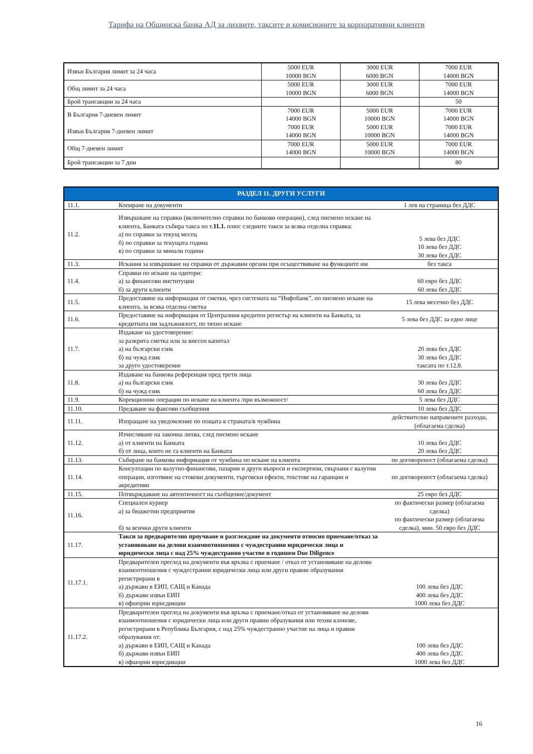Тарифа на Общинска банка АД за лихвите, таксите и комисионите за корпоративни клиенти
| Извън България лимит за 24 часа | 5000 EUR 10000 BGN | 3000 EUR 6000 BGN | 7000 EUR 14000 BGN |
| Общ лимит за 24 часа | 5000 EUR 10000 BGN | 3000 EUR 6000 BGN | 7000 EUR 14000 BGN |
| Брой трансакции за 24 часа | | | 50 |
| В България 7-дневен лимит Извън България 7-дневен лимит | 7000 EUR 14000 BGN 7000 EUR 14000 BGN | 5000 EUR 10000 BGN 5000 EUR 10000 BGN | 7000 EUR 14000 BGN 7000 EUR 14000 BGN |
| Общ 7-дневен лимит | 7000 EUR 14000 BGN | 5000 EUR 10000 BGN | 7000 EUR 14000 BGN |
| Брой трансакции за 7 дни | | | 80 |
| РАЗДЕЛ 11. ДРУГИ УСЛУГИ | | |
| --- | --- | --- |
| 11.1. | Копиране на документи | 1 лев на страница без ДДС |
| 11.2. | Извършване на справки (включително справки по банкови операции), след писмено искане на клиента, Банката събира такса по т. 11.1. плюс следните такси за всяка отделна справка: а) по справки за текущ месец б) по справки за текущата година в) по справки за минали години | 5 лева без ДДС 10 лева без ДДС 30 лева без ДДС |
| 11.3. | Искания за извършване на справки от държавни органи при осъществяване на функциите им | без такса |
| 11.4. | Справки по искане на одитори: а) за финансови институции б) за други клиенти | 60 евро без ДДС 60 лева без ДДС |
| 11.5. | Предоставяне на информация от сметки, чрез системата на “Инфобанк”, по писмено искане на клиента, за всяка отделна сметка | 15 лева месечно без ДДС |
| 11.6. | Предоставяне на информация от Централния кредитен регистър на клиенти на Банката, за кредитната им задлъжнялост, по тяхно искане | 5 лева без ДДС за едно лице |
| 11.7. | Издаване на удостоверение: за разкрита сметка или за внесен капитал а) на български език б) на чужд език за друго удостоверение | 20 лева без ДДС 30 лева без ДДС таксата по т.12.8. |
| 11.8. | Издаване на банкова референция пред трети лица а) на български език б) на чужд език | 30 лева без ДДС 60 лева без ДДС |
| 11.9. | Корекционни операции по искане на клиента /при възможност/ | 5 лева без ДДС |
| 11.10. | Предаване на факсови съобщения | 10 лева без ДДС |
| 11.11. | Изпращане на уведомление по пощата в страната/в чужбина | действително направените разходи, (облагаема сделка) |
| 11.12. | Изчисляване на законна лихва, след писмено искане а) от клиенти на Банката б) от лица, които не са клиенти на Банката | 10 лева без ДДС 20 лева без ДДС |
| 11.13. | Събиране на банкова информация от чужбина по искане на клиента | по договореност (облагаема сделка) |
| 11.14. | Консултации по валутно-финансови, пазарни и други въпроси и експертизи, свързани с валутни операции, изготвяне на стокови документи, търговски ефекти, текстове на гаранции и акредитиви | по договореност (облагаема сделка) |
| 11.15. | Потвърждаване на автентичност на съобщение/документ | 25 евро без ДДС |
| 11.16. | Специален куриер а) за бюджетни предприятия б) за всички други клиенти | по фактически размер (облагаема сделка) по фактически размер (облагаема сделка), мин. 50 евро без ДДС |
| 11.17. | Такси за предварително проучване и разглеждане на документи относно приемане/отказ за установяване на делови взаимоотношения с чуждестранни юридически лица и юридически лица с над 25% чуждестранно участие и годишен Due Diligence | |
| 11.17.1. | Предварителен преглед на документи във връзка с приемане / отказ от установяване на делови взаимоотношения с чуждестранни юридически лица или други правни образувания регистрирани в а) държави в ЕИП, САЩ и Канада б) държави извън ЕИП в) офшорни юрисдикции | 100 лева без ДДС 400 лева без ДДС 1000 лева без ДДС |
| 11.17.2. | Предварителен преглед на документи във връзка с приемане/отказ от установяване на делови взаимоотношения с юридически лица или други правни образувания или техни клонове, регистрирани в Република България, с над 25% чуждестранно участие на лица и правни образувания от: а) държави в ЕИП, САЩ и Канада б) държави извън ЕИП в) офшорни юрисдикции | 100 лева без ДДС 400 лева без ДДС 1000 лева без ДДС |
16